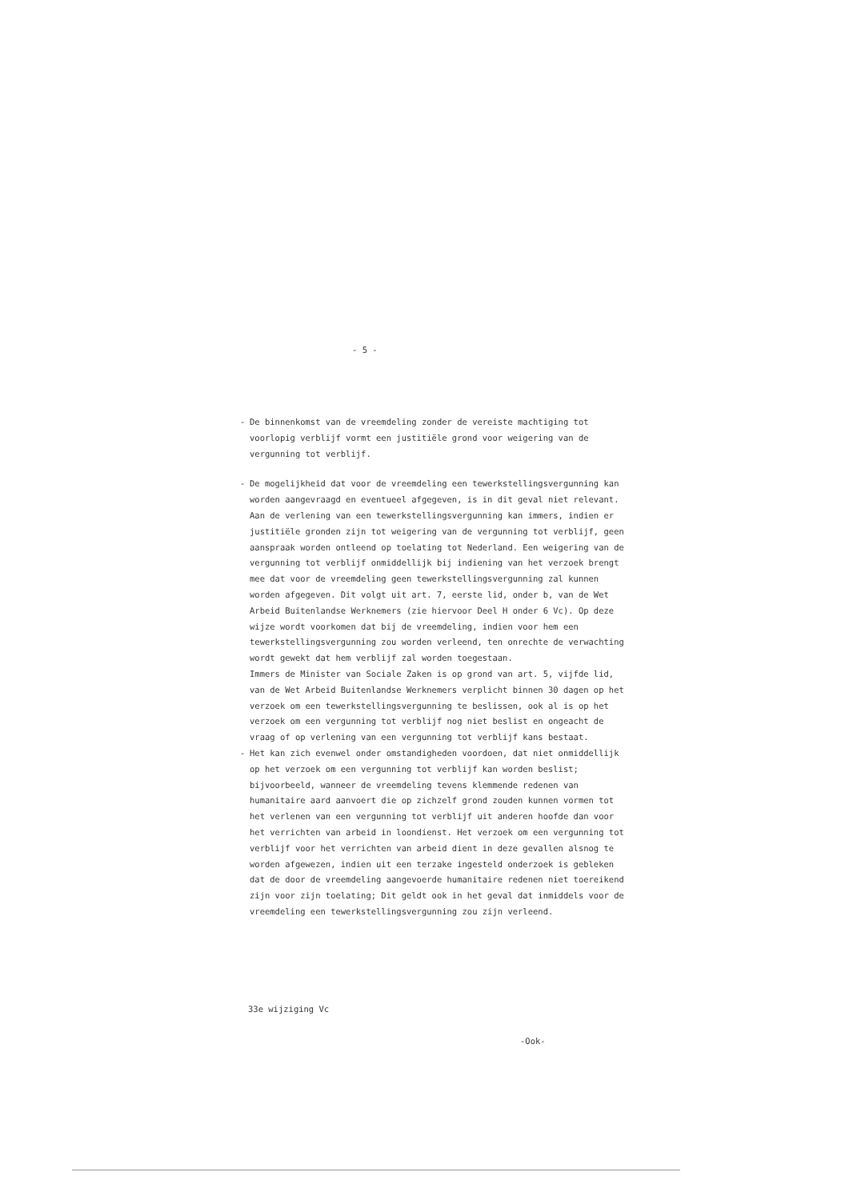- 5 -
- De binnenkomst van de vreemdeling zonder de vereiste machtiging tot voorlopig verblijf vormt een justitiële grond voor weigering van de vergunning tot verblijf.
- De mogelijkheid dat voor de vreemdeling een tewerkstellingsvergunning kan worden aangevraagd en eventueel afgegeven, is in dit geval niet relevant. Aan de verlening van een tewerkstellingsvergunning kan immers, indien er justitiële gronden zijn tot weigering van de vergunning tot verblijf, geen aanspraak worden ontleend op toelating tot Nederland. Een weigering van de vergunning tot verblijf onmiddellijk bij indiening van het verzoek brengt mee dat voor de vreemdeling geen tewerkstellingsvergunning zal kunnen worden afgegeven. Dit volgt uit art. 7, eerste lid, onder b, van de Wet Arbeid Buitenlandse Werknemers (zie hiervoor Deel H onder 6 Vc). Op deze wijze wordt voorkomen dat bij de vreemdeling, indien voor hem een tewerkstellingsvergunning zou worden verleend, ten onrechte de verwachting wordt gewekt dat hem verblijf zal worden toegestaan.
Immers de Minister van Sociale Zaken is op grond van art. 5, vijfde lid, van de Wet Arbeid Buitenlandse Werknemers verplicht binnen 30 dagen op het verzoek om een tewerkstellingsvergunning te beslissen, ook al is op het verzoek om een vergunning tot verblijf nog niet beslist en ongeacht de vraag of op verlening van een vergunning tot verblijf kans bestaat.
- Het kan zich evenwel onder omstandigheden voordoen, dat niet onmiddellijk op het verzoek om een vergunning tot verblijf kan worden beslist; bijvoorbeeld, wanneer de vreemdeling tevens klemmende redenen van humanitaire aard aanvoert die op zichzelf grond zouden kunnen vormen tot het verlenen van een vergunning tot verblijf uit anderen hoofde dan voor het verrichten van arbeid in loondienst. Het verzoek om een vergunning tot verblijf voor het verrichten van arbeid dient in deze gevallen alsnog te worden afgewezen, indien uit een terzake ingesteld onderzoek is gebleken dat de door de vreemdeling aangevoerde humanitaire redenen niet toereikend zijn voor zijn toelating; Dit geldt ook in het geval dat inmiddels voor de vreemdeling een tewerkstellingsvergunning zou zijn verleend.
33e wijziging Vc
-Ook-